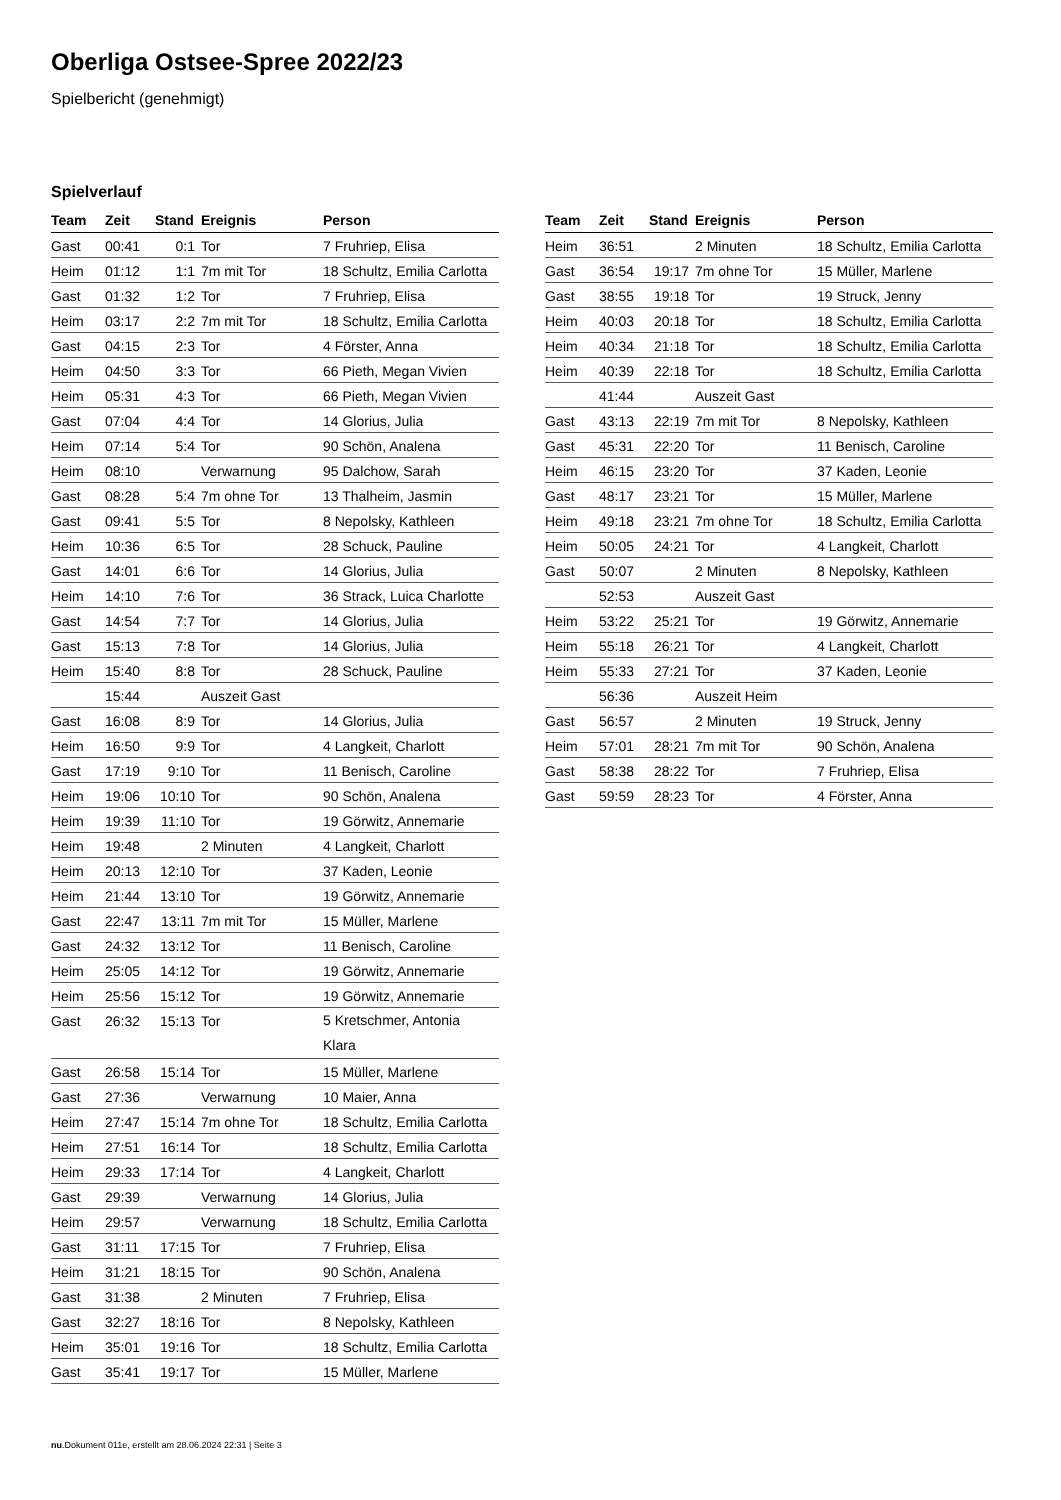Oberliga Ostsee-Spree 2022/23
Spielbericht (genehmigt)
Spielverlauf
| Team | Zeit | Stand | Ereignis | Person |
| --- | --- | --- | --- | --- |
| Gast | 00:41 | 0:1 | Tor | 7 Fruhriep, Elisa |
| Heim | 01:12 | 1:1 | 7m mit Tor | 18 Schultz, Emilia Carlotta |
| Gast | 01:32 | 1:2 | Tor | 7 Fruhriep, Elisa |
| Heim | 03:17 | 2:2 | 7m mit Tor | 18 Schultz, Emilia Carlotta |
| Gast | 04:15 | 2:3 | Tor | 4 Förster, Anna |
| Heim | 04:50 | 3:3 | Tor | 66 Pieth, Megan Vivien |
| Heim | 05:31 | 4:3 | Tor | 66 Pieth, Megan Vivien |
| Gast | 07:04 | 4:4 | Tor | 14 Glorius, Julia |
| Heim | 07:14 | 5:4 | Tor | 90 Schön, Analena |
| Heim | 08:10 | | Verwarnung | 95 Dalchow, Sarah |
| Gast | 08:28 | 5:4 | 7m ohne Tor | 13 Thalheim, Jasmin |
| Gast | 09:41 | 5:5 | Tor | 8 Nepolsky, Kathleen |
| Heim | 10:36 | 6:5 | Tor | 28 Schuck, Pauline |
| Gast | 14:01 | 6:6 | Tor | 14 Glorius, Julia |
| Heim | 14:10 | 7:6 | Tor | 36 Strack, Luica Charlotte |
| Gast | 14:54 | 7:7 | Tor | 14 Glorius, Julia |
| Gast | 15:13 | 7:8 | Tor | 14 Glorius, Julia |
| Heim | 15:40 | 8:8 | Tor | 28 Schuck, Pauline |
| | 15:44 | | Auszeit Gast | |
| Gast | 16:08 | 8:9 | Tor | 14 Glorius, Julia |
| Heim | 16:50 | 9:9 | Tor | 4 Langkeit, Charlott |
| Gast | 17:19 | 9:10 | Tor | 11 Benisch, Caroline |
| Heim | 19:06 | 10:10 | Tor | 90 Schön, Analena |
| Heim | 19:39 | 11:10 | Tor | 19 Görwitz, Annemarie |
| Heim | 19:48 | | 2 Minuten | 4 Langkeit, Charlott |
| Heim | 20:13 | 12:10 | Tor | 37 Kaden, Leonie |
| Heim | 21:44 | 13:10 | Tor | 19 Görwitz, Annemarie |
| Gast | 22:47 | 13:11 | 7m mit Tor | 15 Müller, Marlene |
| Gast | 24:32 | 13:12 | Tor | 11 Benisch, Caroline |
| Heim | 25:05 | 14:12 | Tor | 19 Görwitz, Annemarie |
| Heim | 25:56 | 15:12 | Tor | 19 Görwitz, Annemarie |
| Gast | 26:32 | 15:13 | Tor | 5 Kretschmer, Antonia Klara |
| Gast | 26:58 | 15:14 | Tor | 15 Müller, Marlene |
| Gast | 27:36 | | Verwarnung | 10 Maier, Anna |
| Heim | 27:47 | 15:14 | 7m ohne Tor | 18 Schultz, Emilia Carlotta |
| Heim | 27:51 | 16:14 | Tor | 18 Schultz, Emilia Carlotta |
| Heim | 29:33 | 17:14 | Tor | 4 Langkeit, Charlott |
| Gast | 29:39 | | Verwarnung | 14 Glorius, Julia |
| Heim | 29:57 | | Verwarnung | 18 Schultz, Emilia Carlotta |
| Gast | 31:11 | 17:15 | Tor | 7 Fruhriep, Elisa |
| Heim | 31:21 | 18:15 | Tor | 90 Schön, Analena |
| Gast | 31:38 | | 2 Minuten | 7 Fruhriep, Elisa |
| Gast | 32:27 | 18:16 | Tor | 8 Nepolsky, Kathleen |
| Heim | 35:01 | 19:16 | Tor | 18 Schultz, Emilia Carlotta |
| Gast | 35:41 | 19:17 | Tor | 15 Müller, Marlene |
| Team | Zeit | Stand | Ereignis | Person |
| --- | --- | --- | --- | --- |
| Heim | 36:51 | | 2 Minuten | 18 Schultz, Emilia Carlotta |
| Gast | 36:54 | 19:17 | 7m ohne Tor | 15 Müller, Marlene |
| Gast | 38:55 | 19:18 | Tor | 19 Struck, Jenny |
| Heim | 40:03 | 20:18 | Tor | 18 Schultz, Emilia Carlotta |
| Heim | 40:34 | 21:18 | Tor | 18 Schultz, Emilia Carlotta |
| Heim | 40:39 | 22:18 | Tor | 18 Schultz, Emilia Carlotta |
| | 41:44 | | Auszeit Gast | |
| Gast | 43:13 | 22:19 | 7m mit Tor | 8 Nepolsky, Kathleen |
| Gast | 45:31 | 22:20 | Tor | 11 Benisch, Caroline |
| Heim | 46:15 | 23:20 | Tor | 37 Kaden, Leonie |
| Gast | 48:17 | 23:21 | Tor | 15 Müller, Marlene |
| Heim | 49:18 | 23:21 | 7m ohne Tor | 18 Schultz, Emilia Carlotta |
| Heim | 50:05 | 24:21 | Tor | 4 Langkeit, Charlott |
| Gast | 50:07 | | 2 Minuten | 8 Nepolsky, Kathleen |
| | 52:53 | | Auszeit Gast | |
| Heim | 53:22 | 25:21 | Tor | 19 Görwitz, Annemarie |
| Heim | 55:18 | 26:21 | Tor | 4 Langkeit, Charlott |
| Heim | 55:33 | 27:21 | Tor | 37 Kaden, Leonie |
| | 56:36 | | Auszeit Heim | |
| Gast | 56:57 | | 2 Minuten | 19 Struck, Jenny |
| Heim | 57:01 | 28:21 | 7m mit Tor | 90 Schön, Analena |
| Gast | 58:38 | 28:22 | Tor | 7 Fruhriep, Elisa |
| Gast | 59:59 | 28:23 | Tor | 4 Förster, Anna |
nu.Dokument 011e, erstellt am 28.06.2024 22:31 | Seite 3